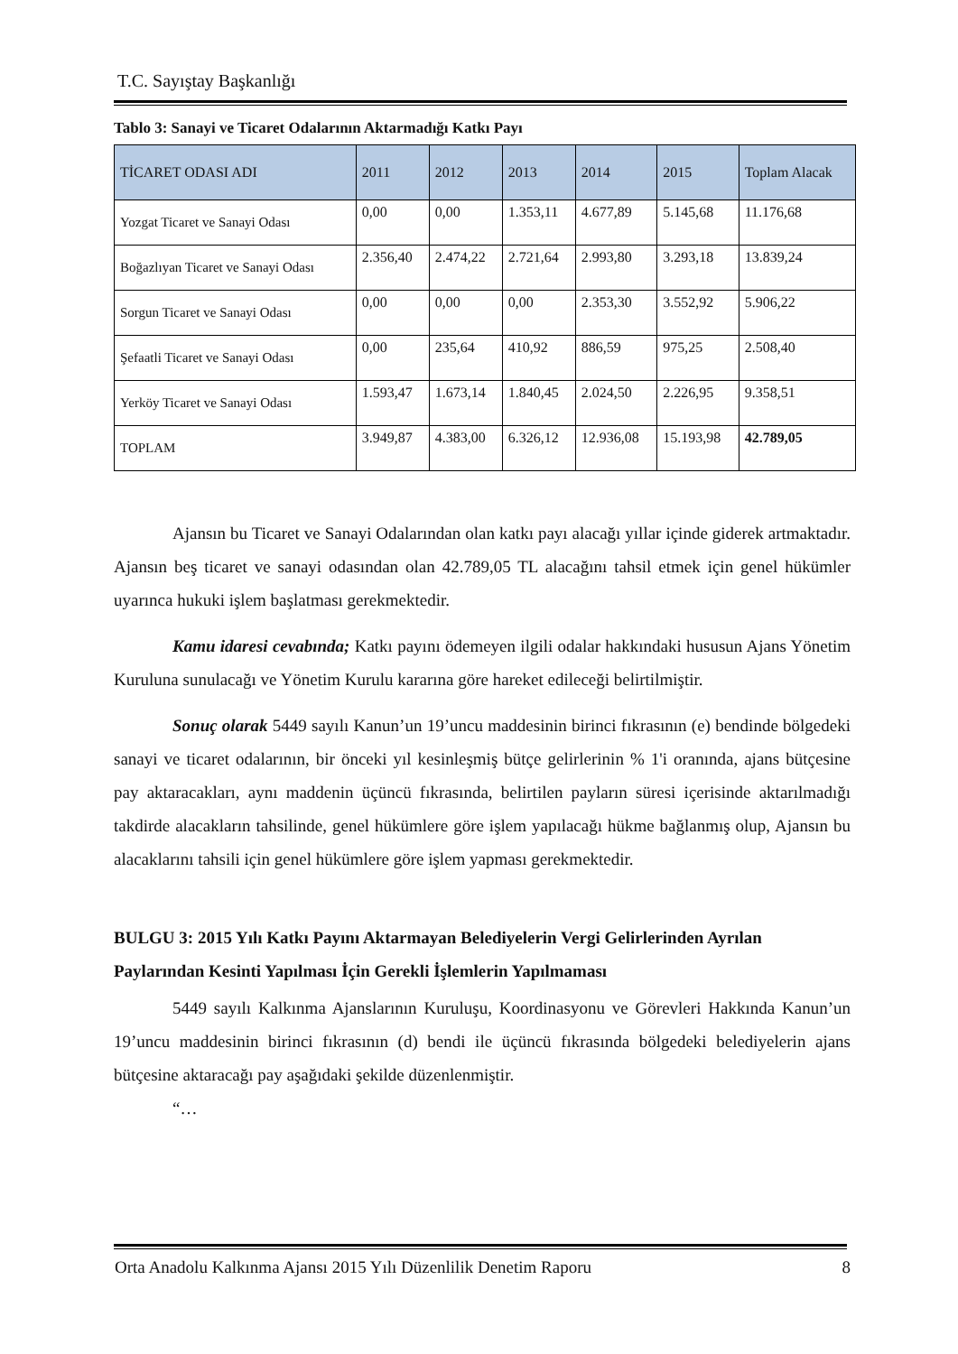T.C. Sayıştay Başkanlığı
Tablo 3: Sanayi ve Ticaret Odalarının Aktarmadığı Katkı Payı
| TİCARET ODASI ADI | 2011 | 2012 | 2013 | 2014 | 2015 | Toplam Alacak |
| --- | --- | --- | --- | --- | --- | --- |
| Yozgat Ticaret ve Sanayi Odası | 0,00 | 0,00 | 1.353,11 | 4.677,89 | 5.145,68 | 11.176,68 |
| Boğazlıyan Ticaret ve Sanayi Odası | 2.356,40 | 2.474,22 | 2.721,64 | 2.993,80 | 3.293,18 | 13.839,24 |
| Sorgun Ticaret ve Sanayi Odası | 0,00 | 0,00 | 0,00 | 2.353,30 | 3.552,92 | 5.906,22 |
| Şefaatli Ticaret ve Sanayi Odası | 0,00 | 235,64 | 410,92 | 886,59 | 975,25 | 2.508,40 |
| Yerköy Ticaret ve Sanayi Odası | 1.593,47 | 1.673,14 | 1.840,45 | 2.024,50 | 2.226,95 | 9.358,51 |
| TOPLAM | 3.949,87 | 4.383,00 | 6.326,12 | 12.936,08 | 15.193,98 | 42.789,05 |
Ajansın bu Ticaret ve Sanayi Odalarından olan katkı payı alacağı yıllar içinde giderek artmaktadır. Ajansın beş ticaret ve sanayi odasından olan 42.789,05 TL alacağını tahsil etmek için genel hükümler uyarınca hukuki işlem başlatması gerekmektedir.
Kamu idaresi cevabında; Katkı payını ödemeyen ilgili odalar hakkındaki hususun Ajans Yönetim Kuruluna sunulacağı ve Yönetim Kurulu kararına göre hareket edileceği belirtilmiştir.
Sonuç olarak 5449 sayılı Kanun’un 19’uncu maddesinin birinci fıkrasının (e) bendinde bölgedeki sanayi ve ticaret odalarının, bir önceki yıl kesinleşmiş bütçe gelirlerinin % 1'i oranında, ajans bütçesine pay aktaracakları, aynı maddenin üçüncü fıkrasında, belirtilen payların süresi içerisinde aktarılmadığı takdirde alacakların tahsilinde, genel hükümlere göre işlem yapılacağı hükme bağlanmış olup, Ajansın bu alacaklarını tahsili için genel hükümlere göre işlem yapması gerekmektedir.
BULGU 3: 2015 Yılı Katkı Payını Aktarmayan Belediyelerin Vergi Gelirlerinden Ayrılan Paylarından Kesinti Yapılması İçin Gerekli İşlemlerin Yapılmaması
5449 sayılı Kalkınma Ajanslarının Kuruluşu, Koordinasyonu ve Görevleri Hakkında Kanun’un 19’uncu maddesinin birinci fıkrasının (d) bendi ile üçüncü fıkrasında bölgedeki belediyelerin ajans bütçesine aktaracağı pay aşağıdaki şekilde düzenlenmiştir.
“…
Orta Anadolu Kalkınma Ajansı 2015 Yılı Düzenlilik Denetim Raporu 8